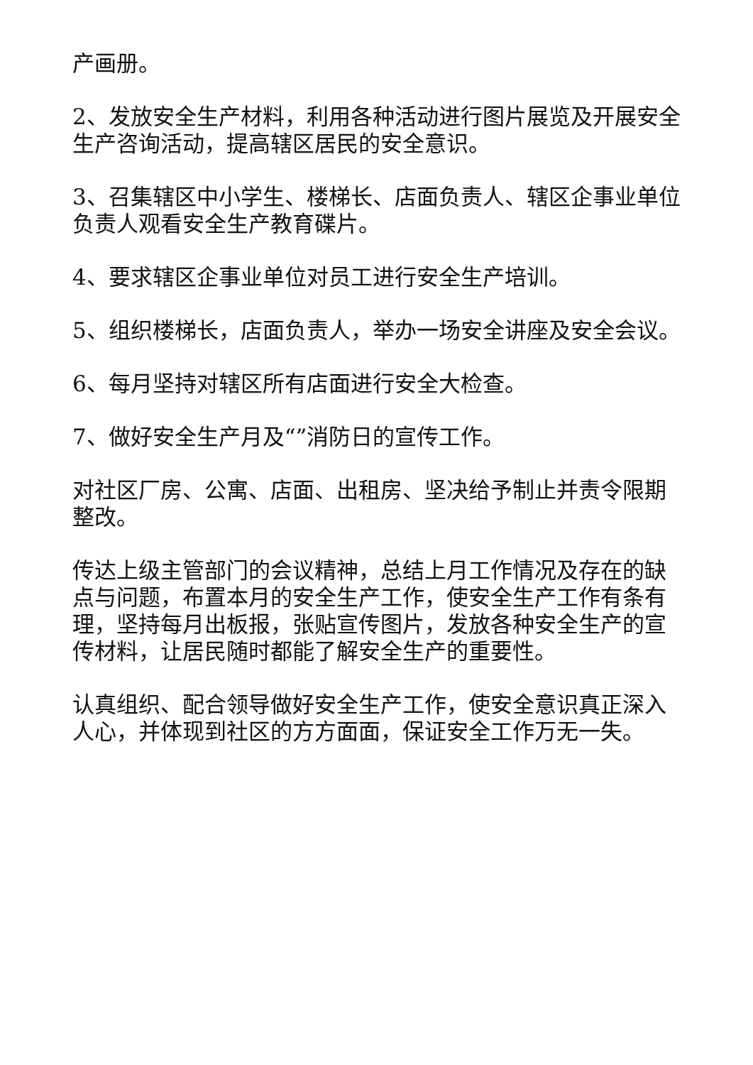产画册。
2、发放安全生产材料，利用各种活动进行图片展览及开展安全生产咨询活动，提高辖区居民的安全意识。
3、召集辖区中小学生、楼梯长、店面负责人、辖区企事业单位负责人观看安全生产教育碟片。
4、要求辖区企事业单位对员工进行安全生产培训。
5、组织楼梯长，店面负责人，举办一场安全讲座及安全会议。
6、每月坚持对辖区所有店面进行安全大检查。
7、做好安全生产月及“”消防日的宣传工作。
对社区厂房、公寓、店面、出租房、坚决给予制止并责令限期整改。
传达上级主管部门的会议精神，总结上月工作情况及存在的缺点与问题，布置本月的安全生产工作，使安全生产工作有条有理，坚持每月出板报，张贴宣传图片，发放各种安全生产的宣传材料，让居民随时都能了解安全生产的重要性。
认真组织、配合领导做好安全生产工作，使安全意识真正深入人心，并体现到社区的方方面面，保证安全工作万无一失。